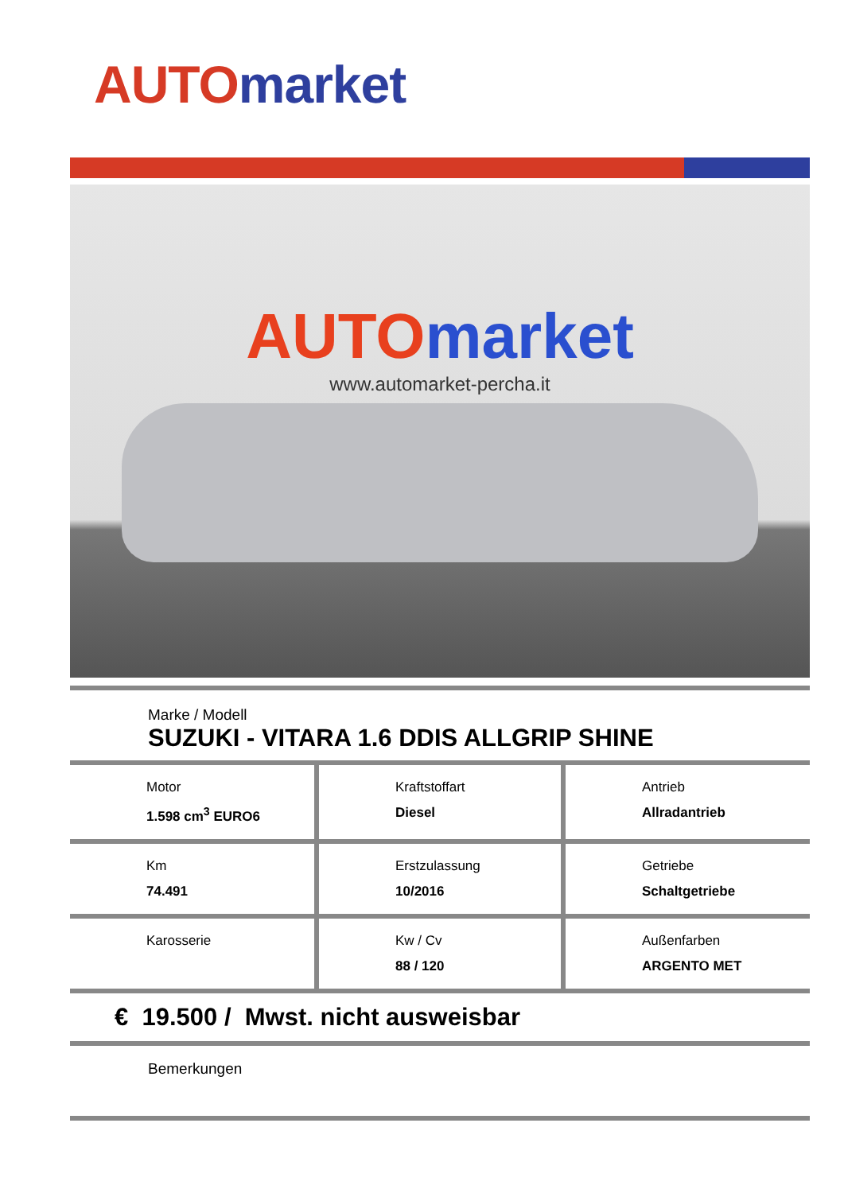AUTO market
AUTO market
www.automarket-percha.it
Marke / Modell
SUZUKI - VITARA 1.6 DDIS ALLGRIP SHINE
| Motor 1.598 cm<sup>3</sup> EURO6 | Kraftstoffart Diesel | Antrieb Allradantrieb |
| Km 74.491 | Erstzulassung 10/2016 | Getriebe Schaltgetriebe |
| Karosserie | Kw / Cv 88 / 120 | Außenfarben ARGENTO MET |
€ 19.500 / Mwst. nicht ausweisbar
Bemerkungen